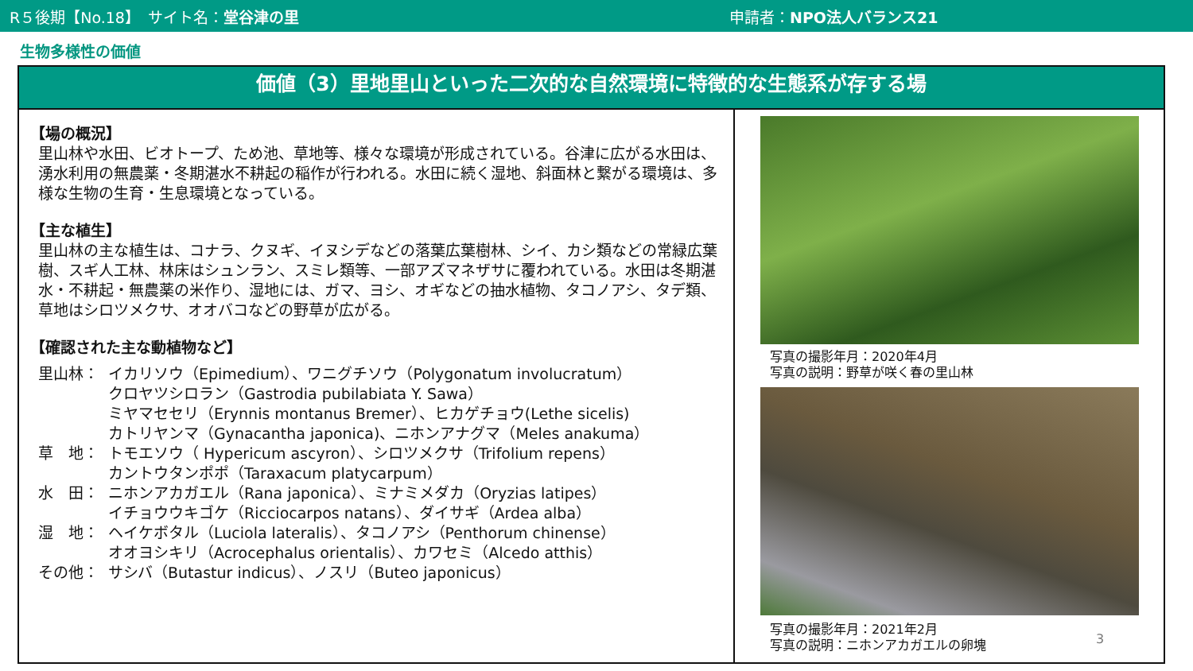R５後期【No.18】　サイト名：堂谷津の里 申請者：NPO法人バランス21
生物多様性の価値
価値（3）里地里山といった二次的な自然環境に特徴的な生態系が存する場
【場の概況】
里山林や水田、ビオトープ、ため池、草地等、様々な環境が形成されている。谷津に広がる水田は、湧水利用の無農薬・冬期湛水不耕起の稲作が行われる。水田に続く湿地、斜面林と繋がる環境は、多様な生物の生育・生息環境となっている。
【主な植生】
里山林の主な植生は、コナラ、クヌギ、イヌシデなどの落葉広葉樹林、シイ、カシ類などの常緑広葉樹、スギ人工林、林床はシュンラン、スミレ類等、一部アズマネザサに覆われている。水田は冬期湛水・不耕起・無農薬の米作り、湿地には、ガマ、ヨシ、オギなどの抽水植物、タコノアシ、タデ類、草地はシロツメクサ、オオバコなどの野草が広がる。
【確認された主な動植物など】
里山林： イカリソウ（Epimedium）、ワニグチソウ（Polygonatum involucratum）
クロヤツシロラン（Gastrodia pubilabiata Y. Sawa）
ミヤマセセリ（Erynnis montanus Bremer）、ヒカゲチョウ(Lethe sicelis)
カトリヤンマ（Gynacantha japonica)、ニホンアナグマ（Meles anakuma）
草　地： トモエソウ（ Hypericum ascyron）、シロツメクサ（Trifolium repens）
カントウタンポポ（Taraxacum platycarpum）
水　田： ニホンアカガエル（Rana japonica）、ミナミメダカ（Oryzias latipes）
イチョウウキゴケ（Ricciocarpos natans）、ダイサギ（Ardea alba）
湿　地： ヘイケボタル（Luciola lateralis）、タコノアシ（Penthorum chinense）
オオヨシキリ（Acrocephalus orientalis）、カワセミ（Alcedo atthis）
その他： サシバ（Butastur indicus）、ノスリ（Buteo japonicus）
写真の撮影年月：2020年4月
写真の説明：野草が咲く春の里山林
写真の撮影年月：2021年2月
写真の説明：ニホンアカガエルの卵塊
3